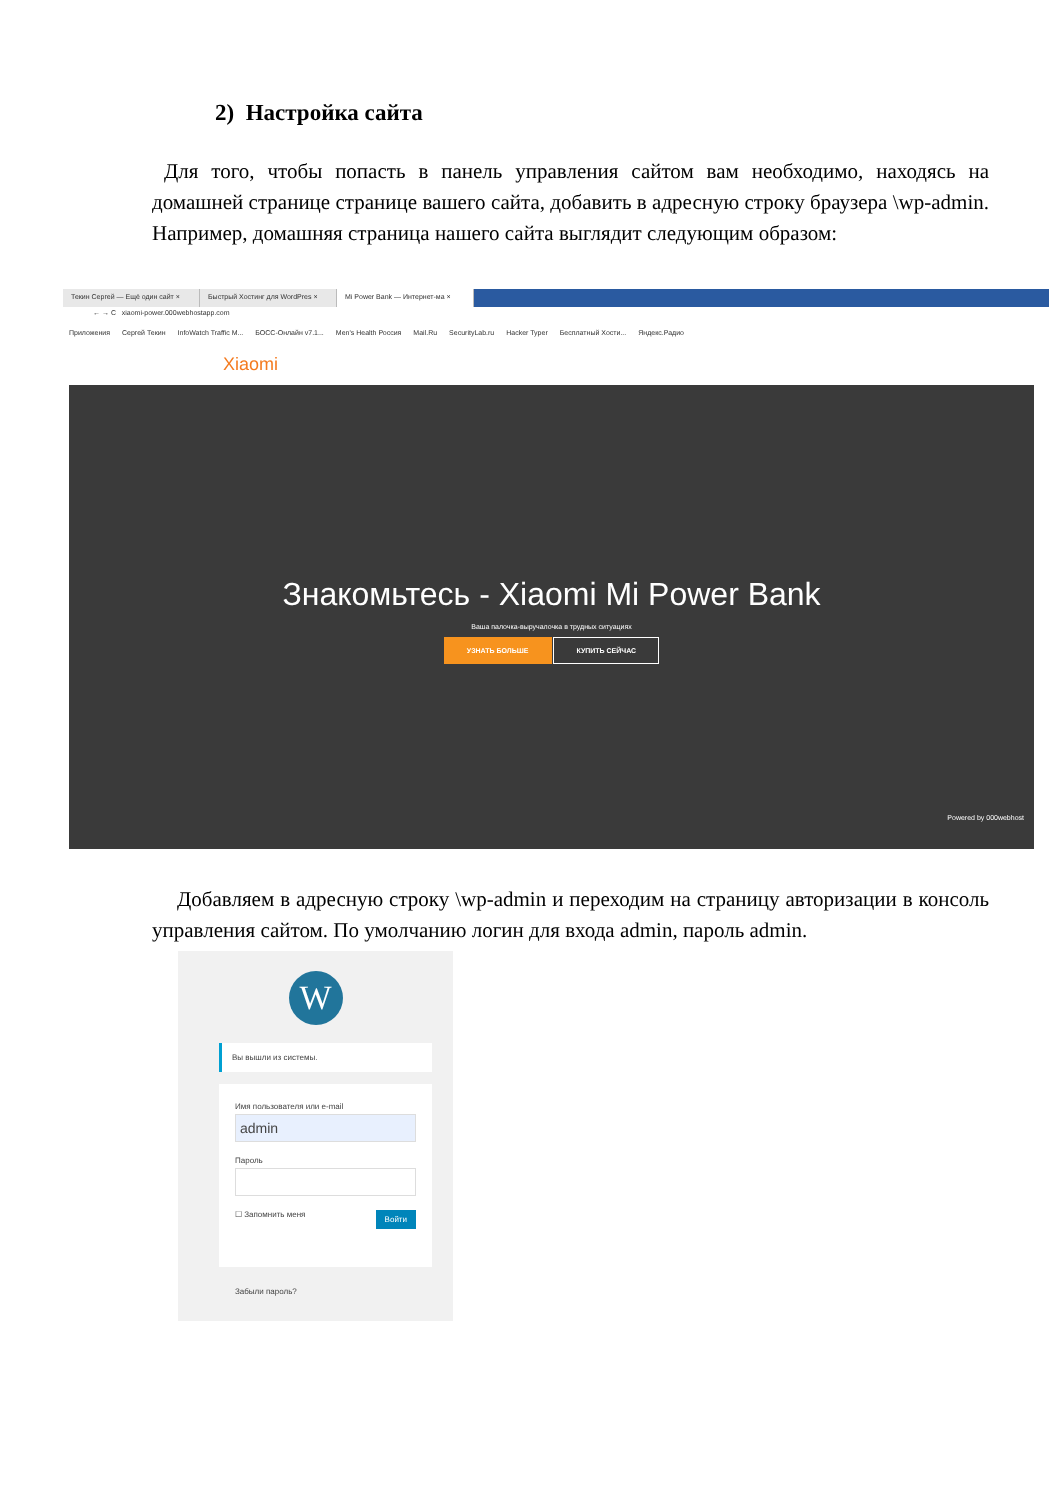2) Настройка сайта
Для того, чтобы попасть в панель управления сайтом вам необходимо, находясь на домашней странице странице вашего сайта, добавить в адресную строку браузера \wp-admin. Например, домашняя страница нашего сайта выглядит следующим образом:
Текин Сергей — Ещё один сайт ×
Быстрый Хостинг для WordPres ×
Mi Power Bank — Интернет-ма ×
← → C xiaomi-power.000webhostapp.com
Приложения Сергей Текин InfoWatch Traffic M... БОСС-Онлайн v7.1... Men's Health Россия Mail.Ru SecurityLab.ru Hacker Typer Бесплатный Хости... Яндекс.Радио
Xiaomi
Знакомьтесь - Xiaomi Mi Power Bank
Ваша палочка-выручалочка в трудных ситуациях
УЗНАТЬ БОЛЬШЕ КУПИТЬ СЕЙЧАС
Powered by 000webhost
Добавляем в адресную строку \wp-admin и переходим на страницу авторизации в консоль управления сайтом. По умолчанию логин для входа admin, пароль admin.
W
Вы вышли из системы.
Имя пользователя или e-mail
admin
Пароль
Войти ☐ Запомнить меня
Забыли пароль?